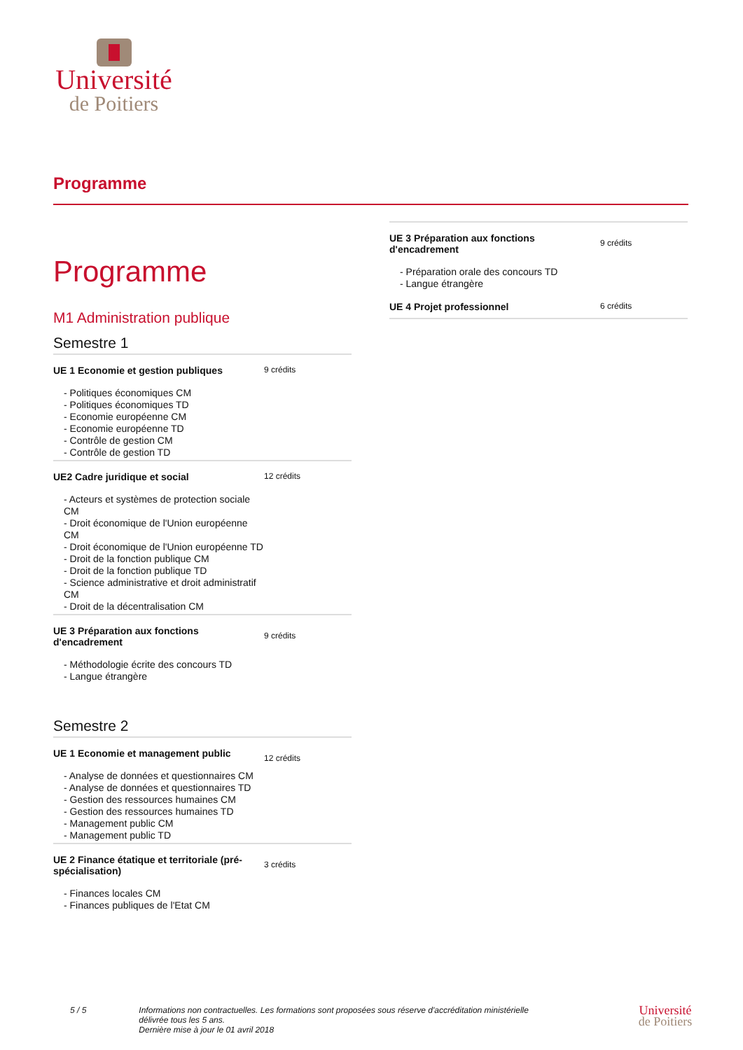Université
de Poitiers
Programme
Programme
M1 Administration publique
Semestre 1
| UE 1 Economie et gestion publiques | 9 crédits |
| - Politiques économiques CM - Politiques économiques TD - Economie européenne CM - Economie européenne TD - Contrôle de gestion CM - Contrôle de gestion TD | |
| UE2 Cadre juridique et social | 12 crédits |
| - Acteurs et systèmes de protection sociale CM - Droit économique de l'Union européenne CM - Droit économique de l'Union européenne TD - Droit de la fonction publique CM - Droit de la fonction publique TD - Science administrative et droit administratif CM - Droit de la décentralisation CM | |
| UE 3 Préparation aux fonctions d'encadrement | 9 crédits |
| - Méthodologie écrite des concours TD - Langue étrangère | |
Semestre 2
| UE 1 Economie et management public | 12 crédits |
| - Analyse de données et questionnaires CM - Analyse de données et questionnaires TD - Gestion des ressources humaines CM - Gestion des ressources humaines TD - Management public CM - Management public TD | |
| UE 2 Finance étatique et territoriale (pré-spécialisation) | 3 crédits |
| - Finances locales CM - Finances publiques de l'Etat CM | |
| UE 3 Préparation aux fonctions d'encadrement | 9 crédits |
| - Préparation orale des concours TD - Langue étrangère | |
| UE 4 Projet professionnel | 6 crédits |
5 / 5 Informations non contractuelles. Les formations sont proposées sous réserve d'accréditation ministérielle
délivrée tous les 5 ans.
Dernière mise à jour le 01 avril 2018
Université
de Poitiers